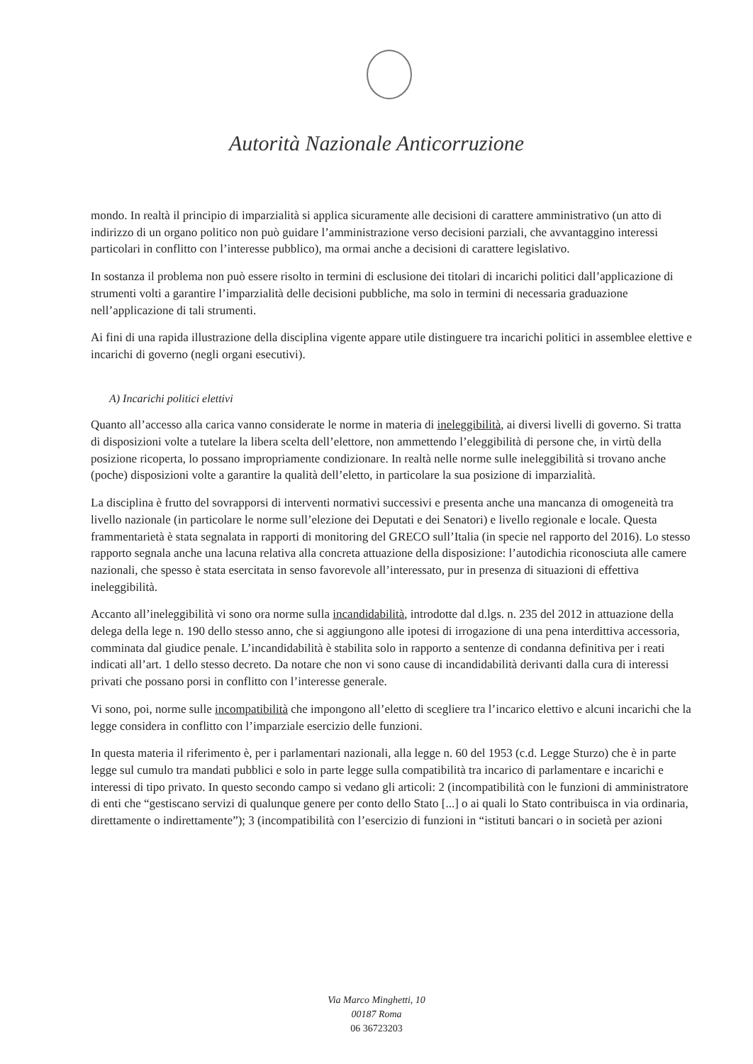Autorità Nazionale Anticorruzione
mondo. In realtà il principio di imparzialità si applica sicuramente alle decisioni di carattere amministrativo (un atto di indirizzo di un organo politico non può guidare l’amministrazione verso decisioni parziali, che avvantaggino interessi particolari in conflitto con l’interesse pubblico), ma ormai anche a decisioni di carattere legislativo.
In sostanza il problema non può essere risolto in termini di esclusione dei titolari di incarichi politici dall’applicazione di strumenti volti a garantire l’imparzialità delle decisioni pubbliche, ma solo in termini di necessaria graduazione nell’applicazione di tali strumenti.
Ai fini di una rapida illustrazione della disciplina vigente appare utile distinguere tra incarichi politici in assemblee elettive e incarichi di governo (negli organi esecutivi).
A) Incarichi politici elettivi
Quanto all’accesso alla carica vanno considerate le norme in materia di ineleggibilità, ai diversi livelli di governo. Si tratta di disposizioni volte a tutelare la libera scelta dell’elettore, non ammettendo l’eleggibilità di persone che, in virtù della posizione ricoperta, lo possano impropriamente condizionare. In realtà nelle norme sulle ineleggibilità si trovano anche (poche) disposizioni volte a garantire la qualità dell’eletto, in particolare la sua posizione di imparzialità.
La disciplina è frutto del sovrapporsi di interventi normativi successivi e presenta anche una mancanza di omogeneità tra livello nazionale (in particolare le norme sull’elezione dei Deputati e dei Senatori) e livello regionale e locale. Questa frammentarietà è stata segnalata in rapporti di monitoring del GRECO sull’Italia (in specie nel rapporto del 2016). Lo stesso rapporto segnala anche una lacuna relativa alla concreta attuazione della disposizione: l’autodichia riconosciuta alle camere nazionali, che spesso è stata esercitata in senso favorevole all’interessato, pur in presenza di situazioni di effettiva ineleggibilità.
Accanto all’ineleggibilità vi sono ora norme sulla incandidabilità, introdotte dal d.lgs. n. 235 del 2012 in attuazione della delega della lege n. 190 dello stesso anno, che si aggiungono alle ipotesi di irrogazione di una pena interdittiva accessoria, comminata dal giudice penale. L’incandidabilità è stabilita solo in rapporto a sentenze di condanna definitiva per i reati indicati all’art. 1 dello stesso decreto. Da notare che non vi sono cause di incandidabilità derivanti dalla cura di interessi privati che possano porsi in conflitto con l’interesse generale.
Vi sono, poi, norme sulle incompatibilità che impongono all’eletto di scegliere tra l’incarico elettivo e alcuni incarichi che la legge considera in conflitto con l’imparziale esercizio delle funzioni.
In questa materia il riferimento è, per i parlamentari nazionali, alla legge n. 60 del 1953 (c.d. Legge Sturzo) che è in parte legge sul cumulo tra mandati pubblici e solo in parte legge sulla compatibilità tra incarico di parlamentare e incarichi e interessi di tipo privato. In questo secondo campo si vedano gli articoli: 2 (incompatibilità con le funzioni di amministratore di enti che “gestiscano servizi di qualunque genere per conto dello Stato [...] o ai quali lo Stato contribuisca in via ordinaria, direttamente o indirettamente”); 3 (incompatibilità con l’esercizio di funzioni in “istituti bancari o in società per azioni
Via Marco Minghetti, 10
00187 Roma
06 36723203